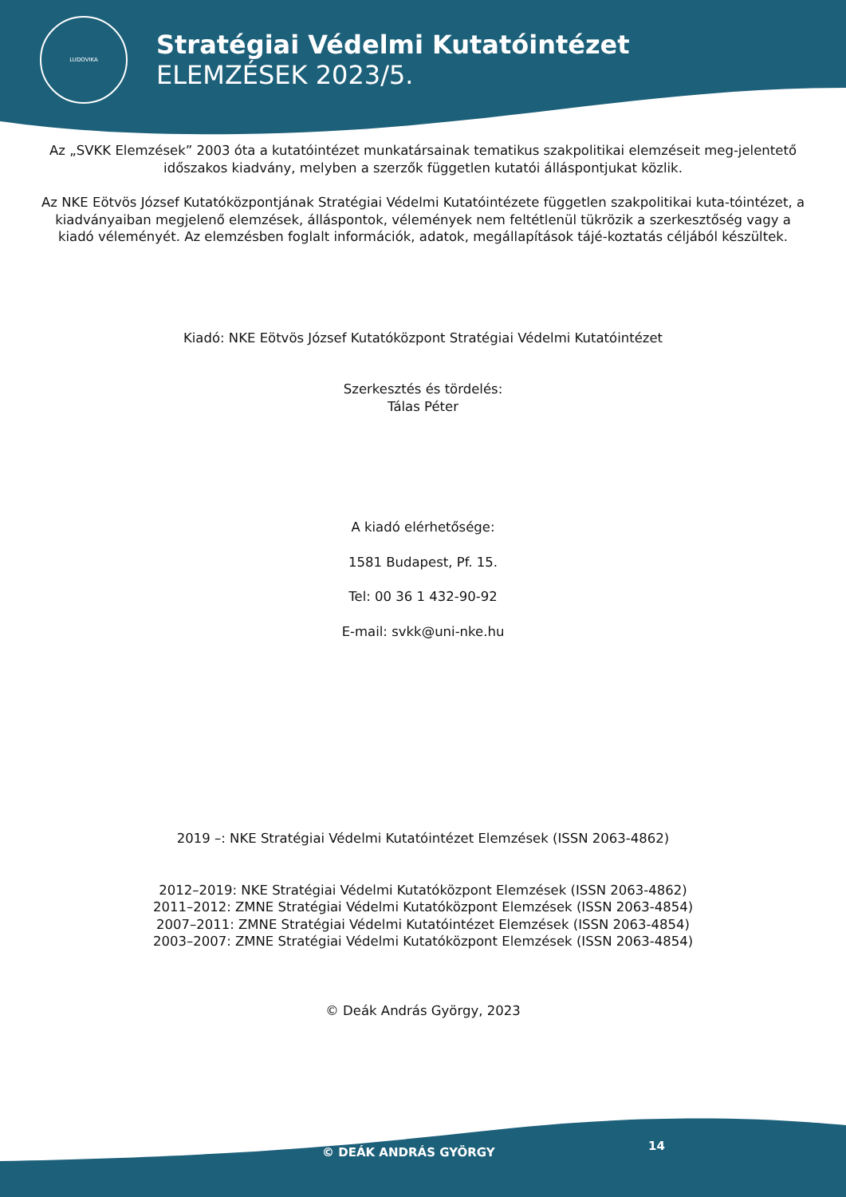LUDOVIKA
Stratégiai Védelmi Kutatóintézet
ELEMZÉSEK 2023/5.
Az „SVKK Elemzések” 2003 óta a kutatóintézet munkatársainak tematikus szakpolitikai elemzéseit meg-jelentető időszakos kiadvány, melyben a szerzők független kutatói álláspontjukat közlik.
Az NKE Eötvös József Kutatóközpontjának Stratégiai Védelmi Kutatóintézete független szakpolitikai kuta-tóintézet, a kiadványaiban megjelenő elemzések, álláspontok, vélemények nem feltétlenül tükrözik a szerkesztőség vagy a kiadó véleményét. Az elemzésben foglalt információk, adatok, megállapítások tájé-koztatás céljából készültek.
Kiadó: NKE Eötvös József Kutatóközpont Stratégiai Védelmi Kutatóintézet
Szerkesztés és tördelés:
Tálas Péter
A kiadó elérhetősége:
1581 Budapest, Pf. 15.
Tel: 00 36 1 432-90-92
E-mail: svkk@uni-nke.hu
2019 –: NKE Stratégiai Védelmi Kutatóintézet Elemzések (ISSN 2063-4862)
2012–2019: NKE Stratégiai Védelmi Kutatóközpont Elemzések (ISSN 2063-4862)
2011–2012: ZMNE Stratégiai Védelmi Kutatóközpont Elemzések (ISSN 2063-4854)
2007–2011: ZMNE Stratégiai Védelmi Kutatóintézet Elemzések (ISSN 2063-4854)
2003–2007: ZMNE Stratégiai Védelmi Kutatóközpont Elemzések (ISSN 2063-4854)
© Deák András György, 2023
© DEÁK ANDRÁS GYÖRGY 14